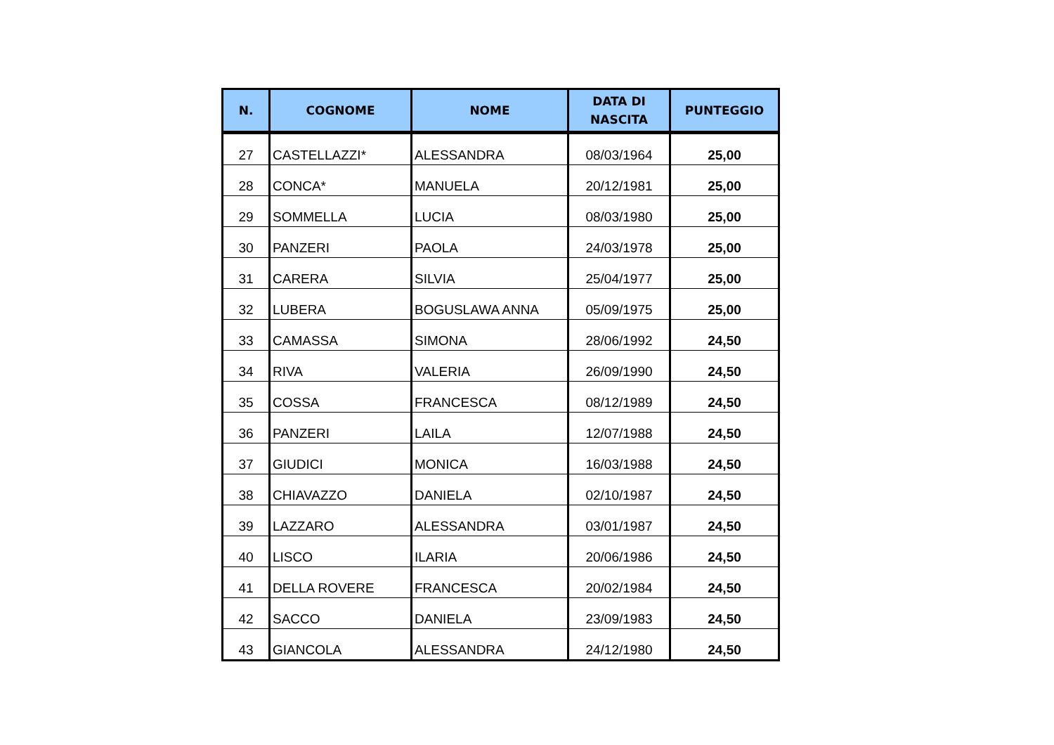| N. | COGNOME | NOME | DATA DI NASCITA | PUNTEGGIO |
| --- | --- | --- | --- | --- |
| 27 | CASTELLAZZI* | ALESSANDRA | 08/03/1964 | 25,00 |
| 28 | CONCA* | MANUELA | 20/12/1981 | 25,00 |
| 29 | SOMMELLA | LUCIA | 08/03/1980 | 25,00 |
| 30 | PANZERI | PAOLA | 24/03/1978 | 25,00 |
| 31 | CARERA | SILVIA | 25/04/1977 | 25,00 |
| 32 | LUBERA | BOGUSLAWA ANNA | 05/09/1975 | 25,00 |
| 33 | CAMASSA | SIMONA | 28/06/1992 | 24,50 |
| 34 | RIVA | VALERIA | 26/09/1990 | 24,50 |
| 35 | COSSA | FRANCESCA | 08/12/1989 | 24,50 |
| 36 | PANZERI | LAILA | 12/07/1988 | 24,50 |
| 37 | GIUDICI | MONICA | 16/03/1988 | 24,50 |
| 38 | CHIAVAZZO | DANIELA | 02/10/1987 | 24,50 |
| 39 | LAZZARO | ALESSANDRA | 03/01/1987 | 24,50 |
| 40 | LISCO | ILARIA | 20/06/1986 | 24,50 |
| 41 | DELLA ROVERE | FRANCESCA | 20/02/1984 | 24,50 |
| 42 | SACCO | DANIELA | 23/09/1983 | 24,50 |
| 43 | GIANCOLA | ALESSANDRA | 24/12/1980 | 24,50 |